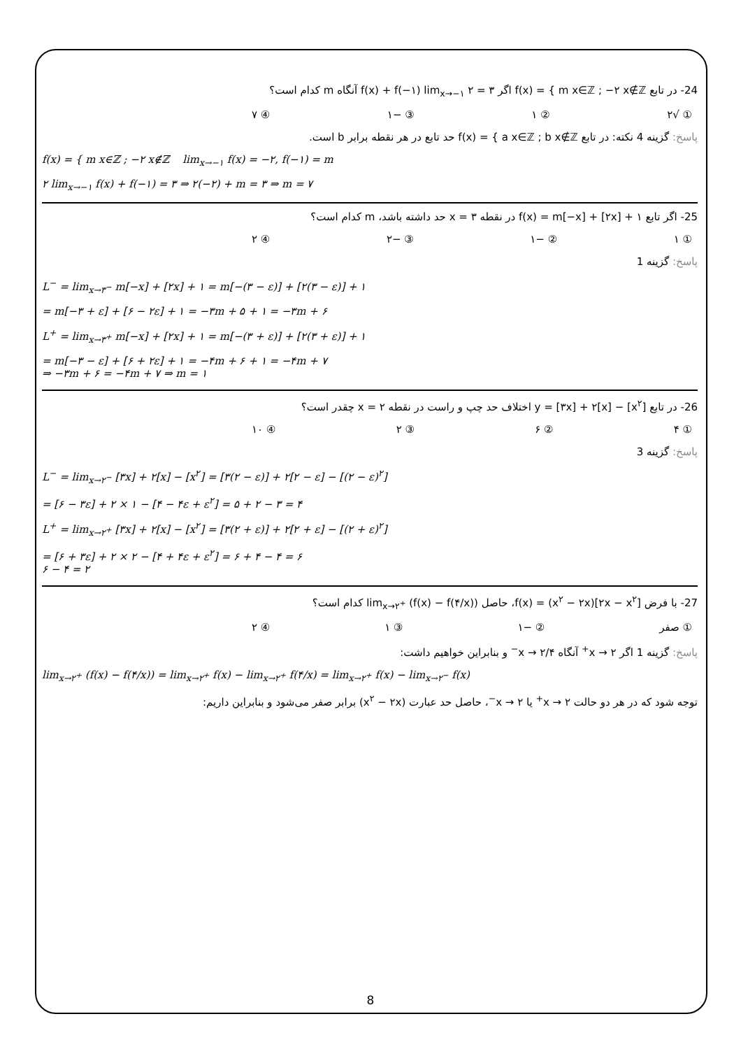24- در تابع f(x) = { m x∈ℤ ; −۲ x∉ℤ اگر ۳ = f(x) + f(−۱) lim<sub>x→−۱</sub> ۲ آنگاه m کدام است؟
① √۲ ② ۱ ③ −۱ ④ ۷
پاسخ: گزینه 4 نکته: در تابع f(x) = { a x∈ℤ ; b x∉ℤ حد تابع در هر نقطه برابر b است.
f(x) = { m x∈ℤ ; −۲ x∉ℤ lim<sub>x→−۱</sub> f(x) = −۲, f(−۱) = m
۲ lim<sub>x→−۱</sub> f(x) + f(−۱) = ۳ ⇒ ۲(−۲) + m = ۳ ⇒ m = ۷
25- اگر تابع f(x) = m[−x] + [۲x] + ۱ در نقطه x = ۳ حد داشته باشد، m کدام است؟
① ۱ ② −۱ ③ −۲ ④ ۲
پاسخ: گزینه 1
L<sup>−</sup> = lim<sub>x→۳<sup>−</sup></sub> m[−x] + [۲x] + ۱ = m[−(۳ − ε)] + [۲(۳ − ε)] + ۱
= m[−۳ + ε] + [۶ − ۲ε] + ۱ = −۳m + ۵ + ۱ = −۳m + ۶
L<sup>+</sup> = lim<sub>x→۳<sup>+</sup></sub> m[−x] + [۲x] + ۱ = m[−(۳ + ε)] + [۲(۳ + ε)] + ۱
= m[−۳ − ε] + [۶ + ۲ε] + ۱ = −۴m + ۶ + ۱ = −۴m + ۷
⇒ −۳m + ۶ = −۴m + ۷ ⇒ m = ۱
26- در تابع y = [۳x] + ۲[x] − [x<sup>۲</sup>] اختلاف حد چپ و راست در نقطه x = ۲ چقدر است؟
① ۴ ② ۶ ③ ۲ ④ ۱۰
پاسخ: گزینه 3
L<sup>−</sup> = lim<sub>x→۲<sup>−</sup></sub> [۳x] + ۲[x] − [x<sup>۲</sup>] = [۳(۲ − ε)] + ۲[۲ − ε] − [(۲ − ε)<sup>۲</sup>]
= [۶ − ۳ε] + ۲ × ۱ − [۴ − ۴ε + ε<sup>۲</sup>] = ۵ + ۲ − ۳ = ۴
L<sup>+</sup> = lim<sub>x→۲<sup>+</sup></sub> [۳x] + ۲[x] − [x<sup>۲</sup>] = [۳(۲ + ε)] + ۲[۲ + ε] − [(۲ + ε)<sup>۲</sup>]
= [۶ + ۳ε] + ۲ × ۲ − [۴ + ۴ε + ε<sup>۲</sup>] = ۶ + ۴ − ۴ = ۶
۶ − ۴ = ۲
27- با فرض f(x) = (x<sup>۲</sup> − ۲x)[۲x − x<sup>۲</sup>]، حاصل lim<sub>x→۲<sup>+</sup></sub> (f(x) − f(۴/x)) کدام است؟
① صفر ② −۱ ③ ۱ ④ ۲
پاسخ: گزینه 1 اگر x → ۲<sup>+</sup> آنگاه ۴/x → ۲<sup>−</sup> و بنابراین خواهیم داشت:
lim<sub>x→۲<sup>+</sup></sub> (f(x) − f(۴/x)) = lim<sub>x→۲<sup>+</sup></sub> f(x) − lim<sub>x→۲<sup>+</sup></sub> f(۴/x) = lim<sub>x→۲<sup>+</sup></sub> f(x) − lim<sub>x→۲<sup>−</sup></sub> f(x)
توجه شود که در هر دو حالت x → ۲<sup>+</sup> یا x → ۲<sup>−</sup>، حاصل حد عبارت (x<sup>۲</sup> − ۲x) برابر صفر می‌شود و بنابراین داریم:
8